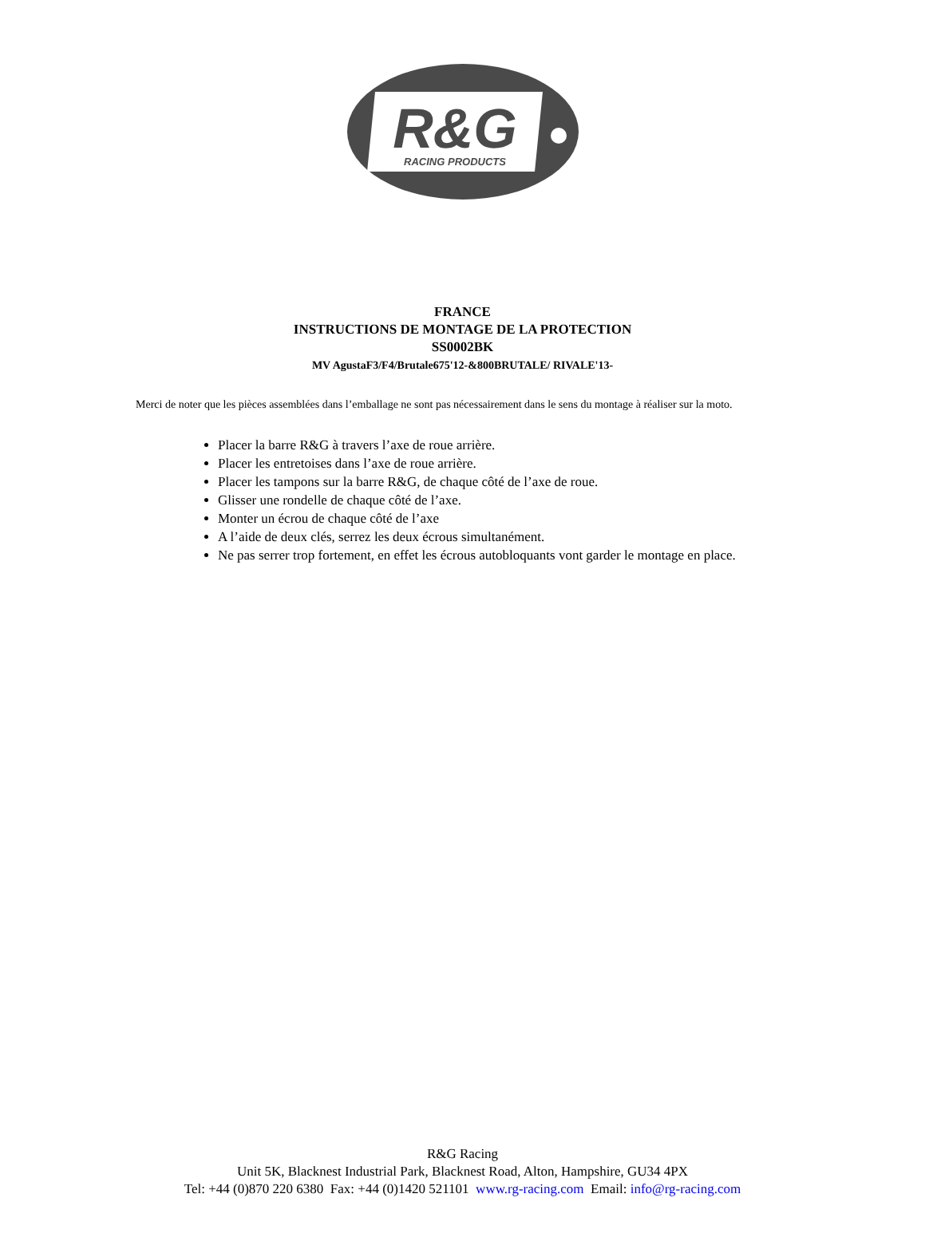R&G
RACING PRODUCTS
FRANCE
INSTRUCTIONS DE MONTAGE DE LA PROTECTION
SS0002BK
MV AgustaF3/F4/Brutale675'12-&800BRUTALE/ RIVALE'13-
Merci de noter que les pièces assemblées dans l’emballage ne sont pas nécessairement dans le sens du montage à réaliser sur la moto.
Placer la barre R&G à travers l’axe de roue arrière.
Placer les entretoises dans l’axe de roue arrière.
Placer les tampons sur la barre R&G, de chaque côté de l’axe de roue.
Glisser une rondelle de chaque côté de l’axe.
Monter un écrou de chaque côté de l’axe
A l’aide de deux clés, serrez les deux écrous simultanément.
Ne pas serrer trop fortement, en effet les écrous autobloquants vont garder le montage en place.
R&G Racing
Unit 5K, Blacknest Industrial Park, Blacknest Road, Alton, Hampshire, GU34 4PX
Tel: +44 (0)870 220 6380 Fax: +44 (0)1420 521101 www.rg-racing.com Email: info@rg-racing.com